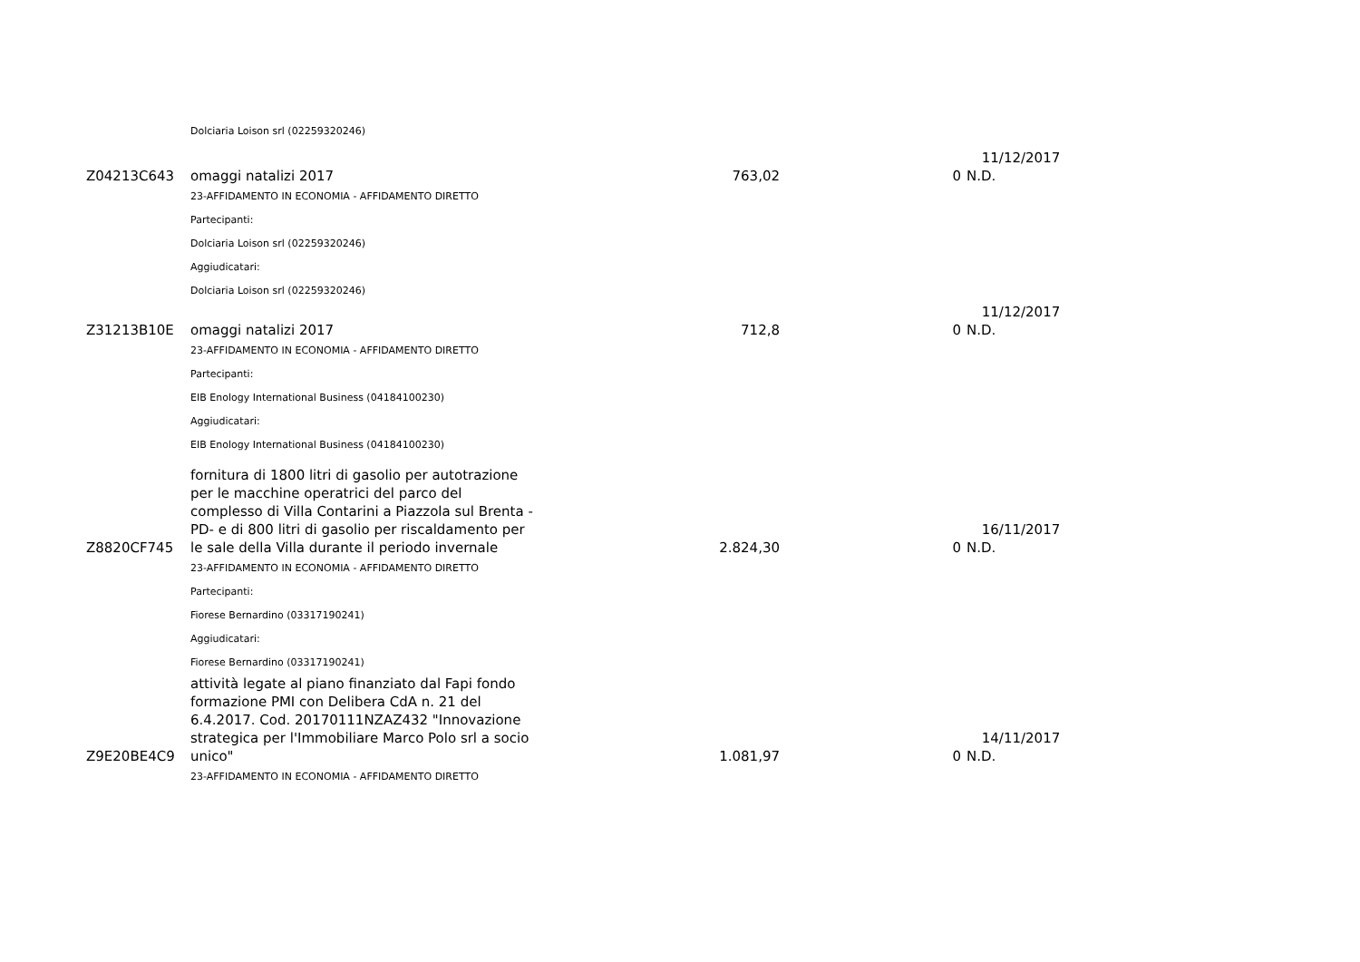| | Dolciaria Loison srl (02259320246) | | | |
| | | | | 11/12/2017 |
| Z04213C643 | omaggi natalizi 2017 | 763,02 | 0 | N.D. |
| | 23-AFFIDAMENTO IN ECONOMIA - AFFIDAMENTO DIRETTO | | | |
| | Partecipanti: | | | |
| | Dolciaria Loison srl (02259320246) | | | |
| | Aggiudicatari: | | | |
| | Dolciaria Loison srl (02259320246) | | | |
| | | | | 11/12/2017 |
| Z31213B10E | omaggi natalizi 2017 | 712,8 | 0 | N.D. |
| | 23-AFFIDAMENTO IN ECONOMIA - AFFIDAMENTO DIRETTO | | | |
| | Partecipanti: | | | |
| | EIB Enology International Business (04184100230) | | | |
| | Aggiudicatari: | | | |
| | EIB Enology International Business (04184100230) | | | |
| Z8820CF745 | fornitura di 1800 litri di gasolio per autotrazione per le macchine operatrici del parco del complesso di Villa Contarini a Piazzola sul Brenta - PD- e di 800 litri di gasolio per riscaldamento per le sale della Villa durante il periodo invernale | 2.824,30 | 0 | 16/11/2017 N.D. |
| | 23-AFFIDAMENTO IN ECONOMIA - AFFIDAMENTO DIRETTO | | | |
| | Partecipanti: | | | |
| | Fiorese Bernardino (03317190241) | | | |
| | Aggiudicatari: | | | |
| | Fiorese Bernardino (03317190241) | | | |
| Z9E20BE4C9 | attività legate al piano finanziato dal Fapi fondo formazione PMI con Delibera CdA n. 21 del 6.4.2017. Cod. 20170111NZAZ432 "Innovazione strategica per l'Immobiliare Marco Polo srl a socio unico" | 1.081,97 | 0 | 14/11/2017 N.D. |
| | 23-AFFIDAMENTO IN ECONOMIA - AFFIDAMENTO DIRETTO | | | |